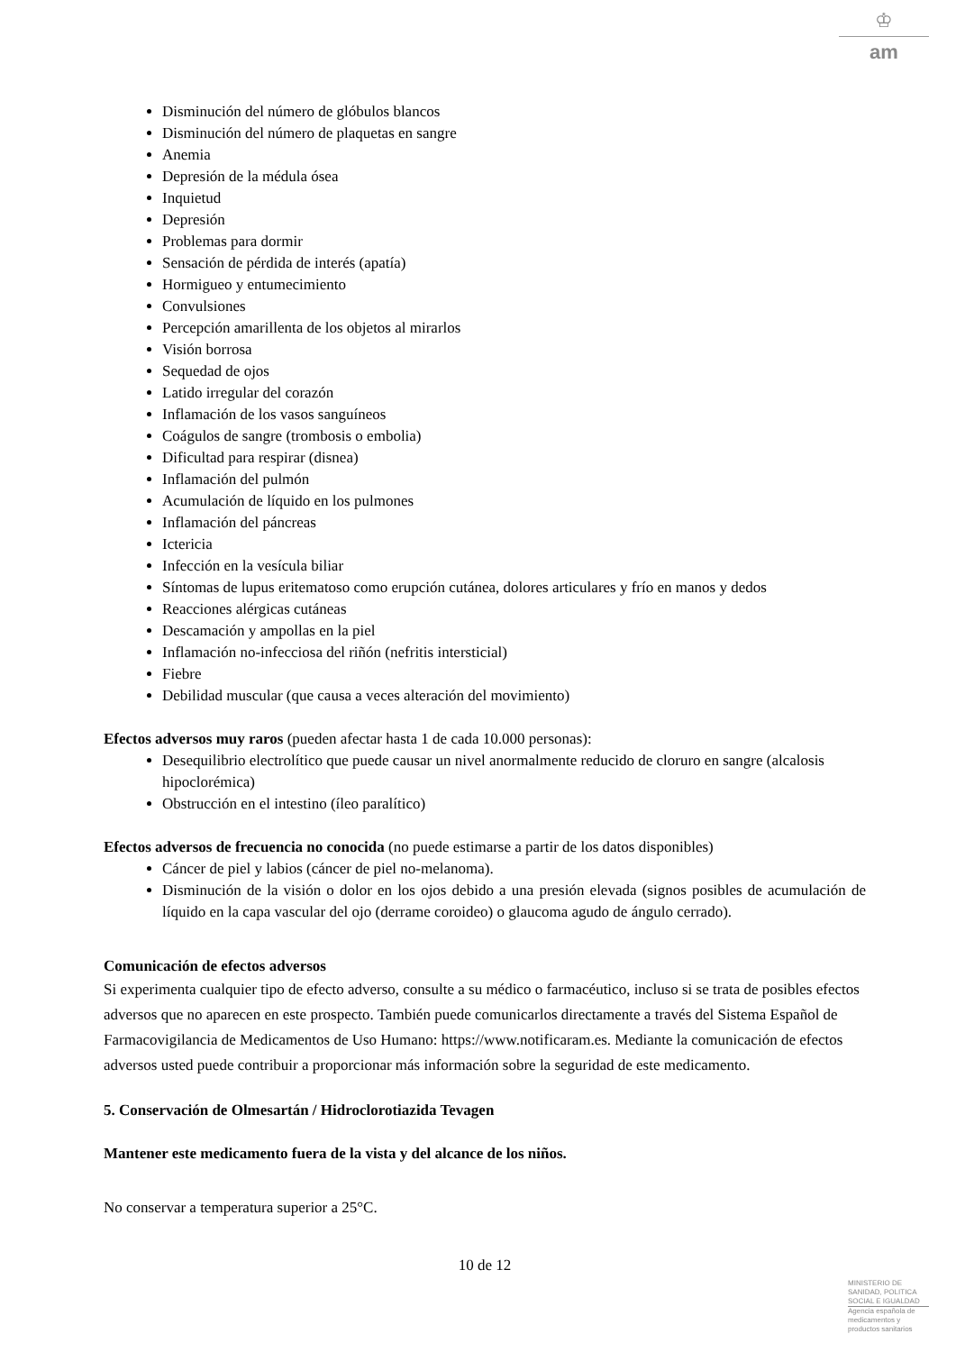♔
am
Disminución del número de glóbulos blancos
Disminución del número de plaquetas en sangre
Anemia
Depresión de la médula ósea
Inquietud
Depresión
Problemas para dormir
Sensación de pérdida de interés (apatía)
Hormigueo y entumecimiento
Convulsiones
Percepción amarillenta de los objetos al mirarlos
Visión borrosa
Sequedad de ojos
Latido irregular del corazón
Inflamación de los vasos sanguíneos
Coágulos de sangre (trombosis o embolia)
Dificultad para respirar (disnea)
Inflamación del pulmón
Acumulación de líquido en los pulmones
Inflamación del páncreas
Ictericia
Infección en la vesícula biliar
Síntomas de lupus eritematoso como erupción cutánea, dolores articulares y frío en manos y dedos
Reacciones alérgicas cutáneas
Descamación y ampollas en la piel
Inflamación no-infecciosa del riñón (nefritis intersticial)
Fiebre
Debilidad muscular (que causa a veces alteración del movimiento)
Efectos adversos muy raros (pueden afectar hasta 1 de cada 10.000 personas):
Desequilibrio electrolítico que puede causar un nivel anormalmente reducido de cloruro en sangre (alcalosis hipoclorémica)
Obstrucción en el intestino (íleo paralítico)
Efectos adversos de frecuencia no conocida (no puede estimarse a partir de los datos disponibles)
Cáncer de piel y labios (cáncer de piel no-melanoma).
Disminución de la visión o dolor en los ojos debido a una presión elevada (signos posibles de acumulación de líquido en la capa vascular del ojo (derrame coroideo) o glaucoma agudo de ángulo cerrado).
Comunicación de efectos adversos
Si experimenta cualquier tipo de efecto adverso, consulte a su médico o farmacéutico, incluso si se trata de posibles efectos adversos que no aparecen en este prospecto. También puede comunicarlos directamente a través del Sistema Español de Farmacovigilancia de Medicamentos de Uso Humano: https://www.notificaram.es. Mediante la comunicación de efectos adversos usted puede contribuir a proporcionar más información sobre la seguridad de este medicamento.
5. Conservación de Olmesartán / Hidroclorotiazida Tevagen
Mantener este medicamento fuera de la vista y del alcance de los niños.
No conservar a temperatura superior a 25°C.
10 de 12
MINISTERIO DE
SANIDAD, POLITICA
SOCIAL E IGUALDAD
Agencia española de
medicamentos y
productos sanitarios